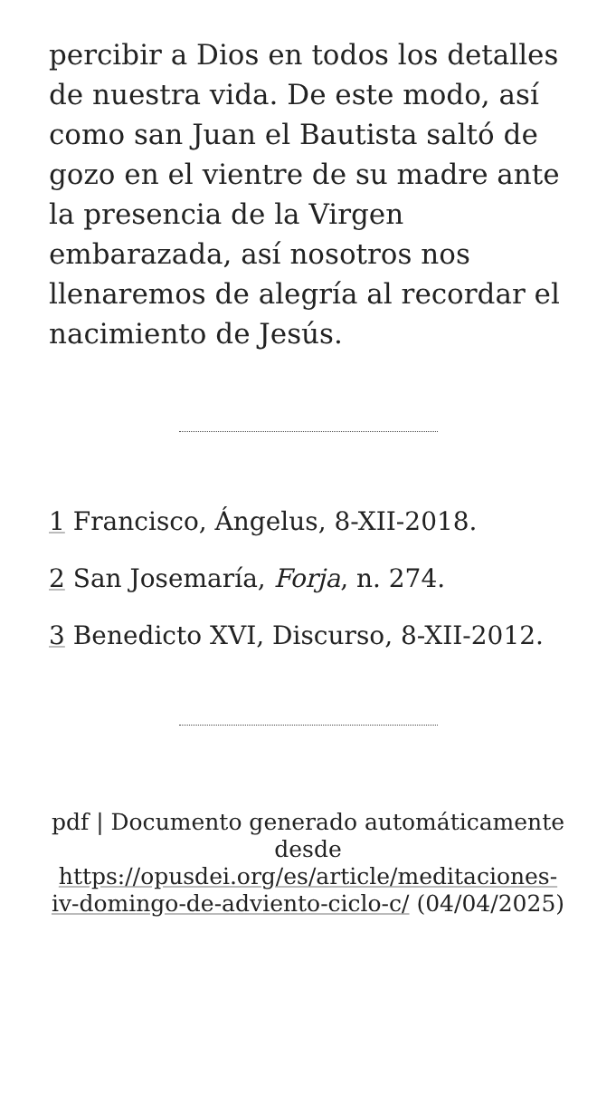percibir a Dios en todos los detalles de nuestra vida. De este modo, así como san Juan el Bautista saltó de gozo en el vientre de su madre ante la presencia de la Virgen embarazada, así nosotros nos llenaremos de alegría al recordar el nacimiento de Jesús.
1 Francisco, Ángelus, 8-XII-2018.
2 San Josemaría, Forja, n. 274.
3 Benedicto XVI, Discurso, 8-XII-2012.
pdf | Documento generado automáticamente desde https://opusdei.org/es/article/meditaciones-iv-domingo-de-adviento-ciclo-c/ (04/04/2025)